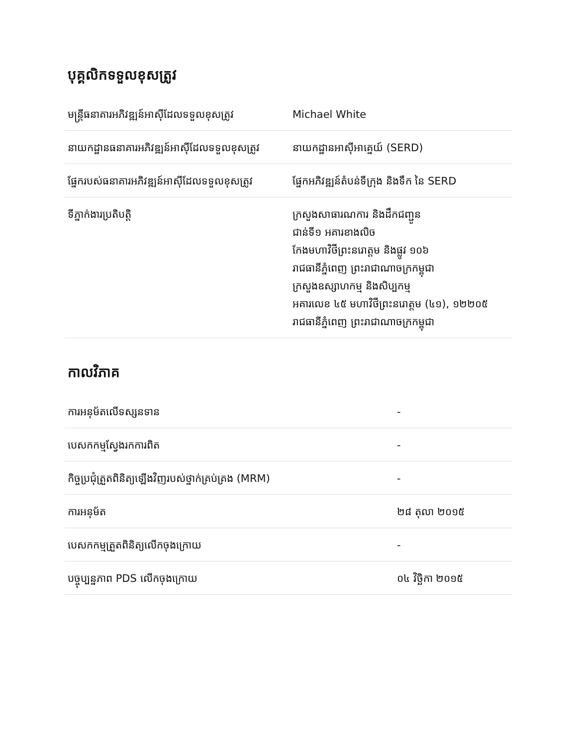បុគ្គលិកទទួលខុសត្រូវ
| មន្ត្រីធនាគារអភិវឌ្ឍន៍អាស៊ីដែលទទួលខុសត្រូវ | Michael White |
| នាយកដ្ឋានធនាគារអភិវឌ្ឍន៍អាស៊ីដែលទទួលខុសត្រូវ | នាយកដ្ឋានអាស៊ីអាគ្នេយ៍ (SERD) |
| ផ្នែករបស់ធនាគារអភិវឌ្ឍន៍អាស៊ីដែលទទួលខុសត្រូវ | ផ្នែកអភិវឌ្ឍន៍តំបន់ទីក្រុង និងទឹក នៃ SERD |
| ទីភ្នាក់ងារប្រតិបត្តិ | ក្រសួងសាធារណការ និងដឹកជញ្ជូន ជាន់ទី១ អគារខាងលិច កែងមហាវិថីព្រះនរោត្តម និងផ្លូវ ១០៦ រាជធានីភ្នំពេញ ព្រះរាជាណាចក្រកម្ពុជា ក្រសួងឧស្សាហកម្ម និងសិប្បកម្ម អគារលេខ ៤៥ មហាវិថីព្រះនរោត្តម (៤១), ១២២០៥ រាជធានីភ្នំពេញ ព្រះរាជាណាចក្រកម្ពុជា |
កាលវិភាគ
| ការអនុម័តលើទស្សនទាន | - |
| បេសកកម្មស្វែងរកការពិត | - |
| កិច្ចប្រជុំត្រួតពិនិត្យឡើងវិញរបស់ថ្នាក់គ្រប់គ្រង (MRM) | - |
| ការអនុម័ត | ២៨ តុលា ២០១៥ |
| បេសកកម្មត្រួតពិនិត្យលើកចុងក្រោយ | - |
| បច្ចុប្បន្នភាព PDS លើកចុងក្រោយ | ០៤ វិច្ឆិកា ២០១៥ |